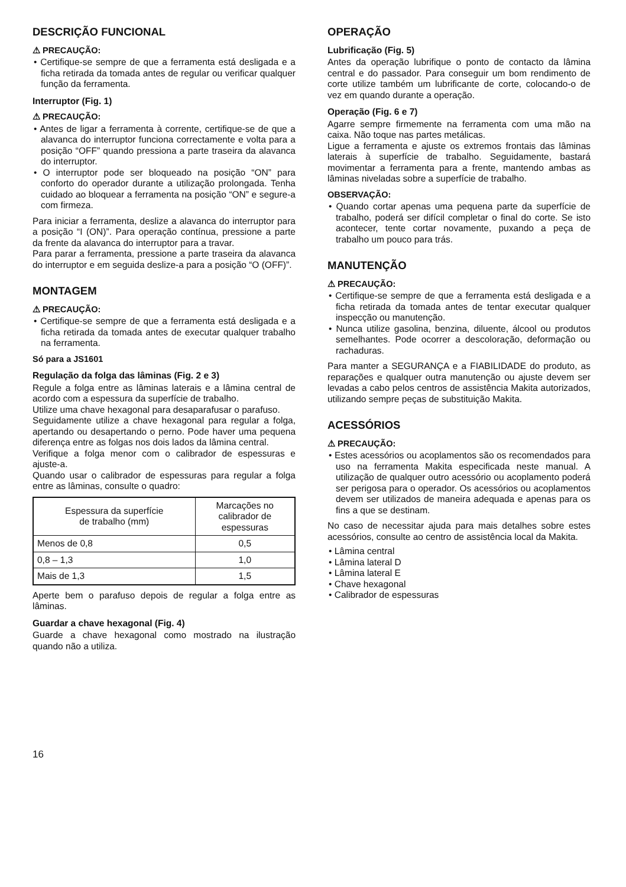DESCRIÇÃO FUNCIONAL
⚠ PRECAUÇÃO:
• Certifique-se sempre de que a ferramenta está desligada e a ficha retirada da tomada antes de regular ou verificar qualquer função da ferramenta.
Interruptor (Fig. 1)
⚠ PRECAUÇÃO:
• Antes de ligar a ferramenta à corrente, certifique-se de que a alavanca do interruptor funciona correctamente e volta para a posição “OFF” quando pressiona a parte traseira da alavanca do interruptor.
• O interruptor pode ser bloqueado na posição “ON” para conforto do operador durante a utilização prolongada. Tenha cuidado ao bloquear a ferramenta na posição “ON” e segure-a com firmeza.
Para iniciar a ferramenta, deslize a alavanca do interruptor para a posição “I (ON)”. Para operação contínua, pressione a parte da frente da alavanca do interruptor para a travar.
Para parar a ferramenta, pressione a parte traseira da alavanca do interruptor e em seguida deslize-a para a posição “O (OFF)”.
MONTAGEM
⚠ PRECAUÇÃO:
• Certifique-se sempre de que a ferramenta está desligada e a ficha retirada da tomada antes de executar qualquer trabalho na ferramenta.
Só para a JS1601
Regulação da folga das lâminas (Fig. 2 e 3)
Regule a folga entre as lâminas laterais e a lâmina central de acordo com a espessura da superfície de trabalho.
Utilize uma chave hexagonal para desaparafusar o parafuso.
Seguidamente utilize a chave hexagonal para regular a folga, apertando ou desapertando o perno. Pode haver uma pequena diferença entre as folgas nos dois lados da lâmina central.
Verifique a folga menor com o calibrador de espessuras e ajuste-a.
Quando usar o calibrador de espessuras para regular a folga entre as lâminas, consulte o quadro:
| Espessura da superfície de trabalho (mm) | Marcações no calibrador de espessuras |
| --- | --- |
| Menos de 0,8 | 0,5 |
| 0,8 – 1,3 | 1,0 |
| Mais de 1,3 | 1,5 |
Aperte bem o parafuso depois de regular a folga entre as lâminas.
Guardar a chave hexagonal (Fig. 4)
Guarde a chave hexagonal como mostrado na ilustração quando não a utiliza.
OPERAÇÃO
Lubrificação (Fig. 5)
Antes da operação lubrifique o ponto de contacto da lâmina central e do passador. Para conseguir um bom rendimento de corte utilize também um lubrificante de corte, colocando-o de vez em quando durante a operação.
Operação (Fig. 6 e 7)
Agarre sempre firmemente na ferramenta com uma mão na caixa. Não toque nas partes metálicas.
Ligue a ferramenta e ajuste os extremos frontais das lâminas laterais à superfície de trabalho. Seguidamente, bastará movimentar a ferramenta para a frente, mantendo ambas as lâminas niveladas sobre a superfície de trabalho.
OBSERVAÇÃO:
• Quando cortar apenas uma pequena parte da superfície de trabalho, poderá ser difícil completar o final do corte. Se isto acontecer, tente cortar novamente, puxando a peça de trabalho um pouco para trás.
MANUTENÇÃO
⚠ PRECAUÇÃO:
• Certifique-se sempre de que a ferramenta está desligada e a ficha retirada da tomada antes de tentar executar qualquer inspecção ou manutenção.
• Nunca utilize gasolina, benzina, diluente, álcool ou produtos semelhantes. Pode ocorrer a descoloração, deformação ou rachaduras.
Para manter a SEGURANÇA e a FIABILIDADE do produto, as reparações e qualquer outra manutenção ou ajuste devem ser levadas a cabo pelos centros de assistência Makita autorizados, utilizando sempre peças de substituição Makita.
ACESSÓRIOS
⚠ PRECAUÇÃO:
• Estes acessórios ou acoplamentos são os recomendados para uso na ferramenta Makita especificada neste manual. A utilização de qualquer outro acessório ou acoplamento poderá ser perigosa para o operador. Os acessórios ou acoplamentos devem ser utilizados de maneira adequada e apenas para os fins a que se destinam.
No caso de necessitar ajuda para mais detalhes sobre estes acessórios, consulte ao centro de assistência local da Makita.
• Lâmina central
• Lâmina lateral D
• Lâmina lateral E
• Chave hexagonal
• Calibrador de espessuras
16